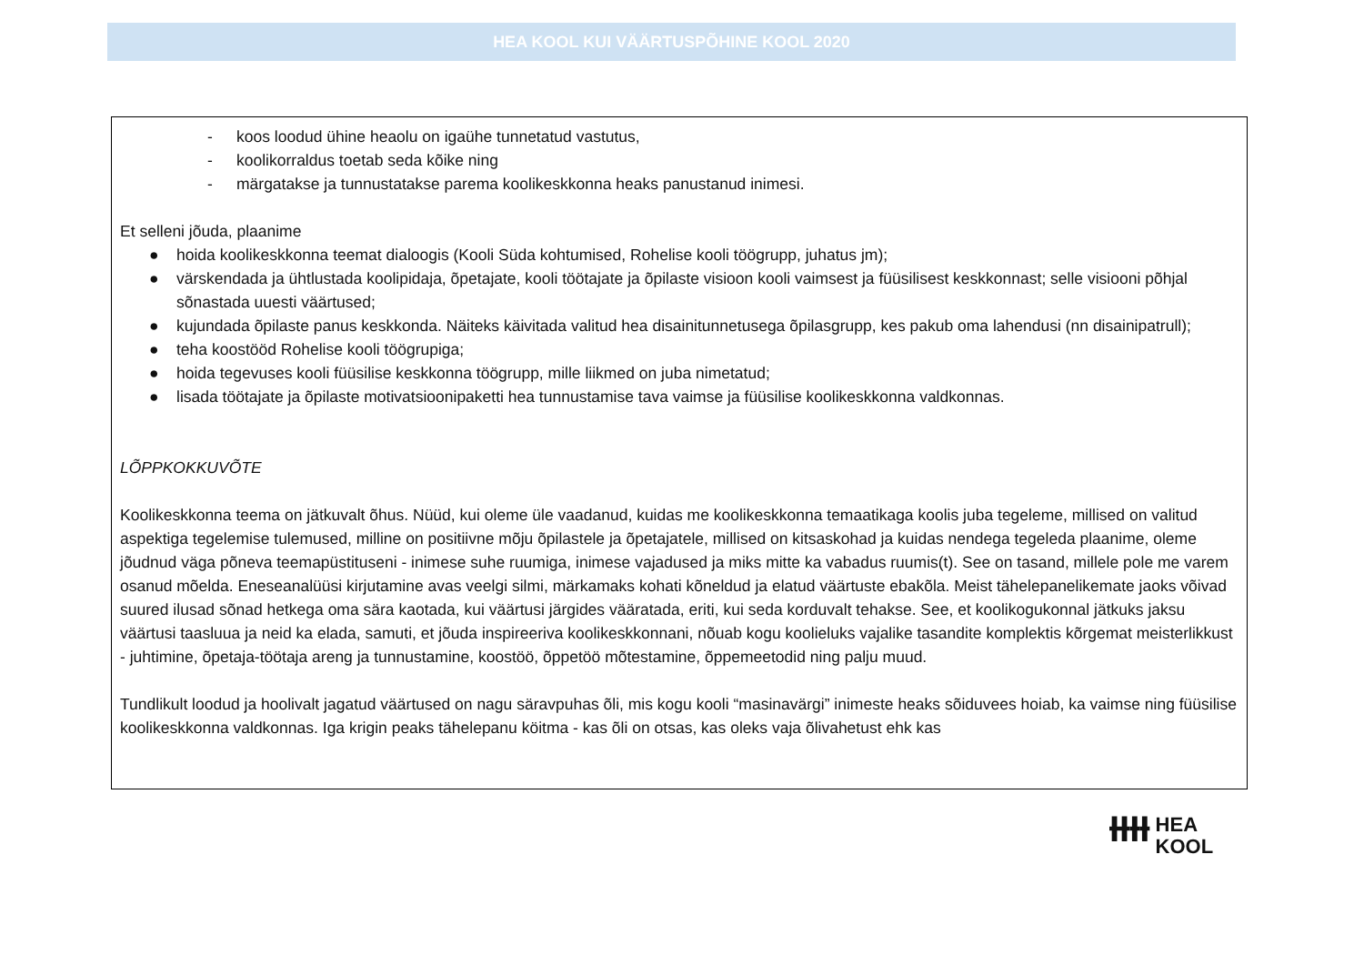HEA KOOL KUI VÄÄRTUSPÕHINE KOOL 2020
- koos loodud ühine heaolu on igaühe tunnetatud vastutus,
- koolikorraldus toetab seda kõike ning
- märgatakse ja tunnustatakse parema koolikeskkonna heaks panustanud inimesi.
Et selleni jõuda, plaanime
● hoida koolikeskkonna teemat dialoogis (Kooli Süda kohtumised, Rohelise kooli töögrupp, juhatus jm);
● värskendada ja ühtlustada koolipidaja, õpetajate, kooli töötajate ja õpilaste visioon kooli vaimsest ja füüsilisest keskkonnast; selle visiooni põhjal sõnastada uuesti väärtused;
● kujundada õpilaste panus keskkonda. Näiteks käivitada valitud hea disainitunnetusega õpilasgrupp, kes pakub oma lahendusi (nn disainipatrull);
● teha koostööd Rohelise kooli töögrupiga;
● hoida tegevuses kooli füüsilise keskkonna töögrupp, mille liikmed on juba nimetatud;
● lisada töötajate ja õpilaste motivatsioonipaketti hea tunnustamise tava vaimse ja füüsilise koolikeskkonna valdkonnas.
LÕPPKOKKUVÕTE
Koolikeskkonna teema on jätkuvalt õhus. Nüüd, kui oleme üle vaadanud, kuidas me koolikeskkonna temaatikaga koolis juba tegeleme, millised on valitud aspektiga tegelemise tulemused, milline on positiivne mõju õpilastele ja õpetajatele, millised on kitsaskohad ja kuidas nendega tegeleda plaanime, oleme jõudnud väga põneva teemapüstituseni - inimese suhe ruumiga, inimese vajadused ja miks mitte ka vabadus ruumis(t). See on tasand, millele pole me varem osanud mõelda. Eneseanalüüsi kirjutamine avas veelgi silmi, märkamaks kohati kõneldud ja elatud väärtuste ebakõla. Meist tähelepanelikemate jaoks võivad suured ilusad sõnad hetkega oma sära kaotada, kui väärtusi järgides vääratada, eriti, kui seda korduvalt tehakse. See, et koolikogukonnal jätkuks jaksu väärtusi taasluua ja neid ka elada, samuti, et jõuda inspireeriva koolikeskkonnani, nõuab kogu koolieluks vajalike tasandite komplektis kõrgemat meisterlikkust - juhtimine, õpetaja-töötaja areng ja tunnustamine, koostöö, õppetöö mõtestamine, õppemeetodid ning palju muud.
Tundlikult loodud ja hoolivalt jagatud väärtused on nagu säravpuhas õli, mis kogu kooli “masinavärgi” inimeste heaks sõiduvees hoiab, ka vaimse ning füüsilise koolikeskkonna valdkonnas. Iga krigin peaks tähelepanu köitma - kas õli on otsas, kas oleks vaja õlivahetust ehk kas
ƗƗƗƗ HEA
KOOL